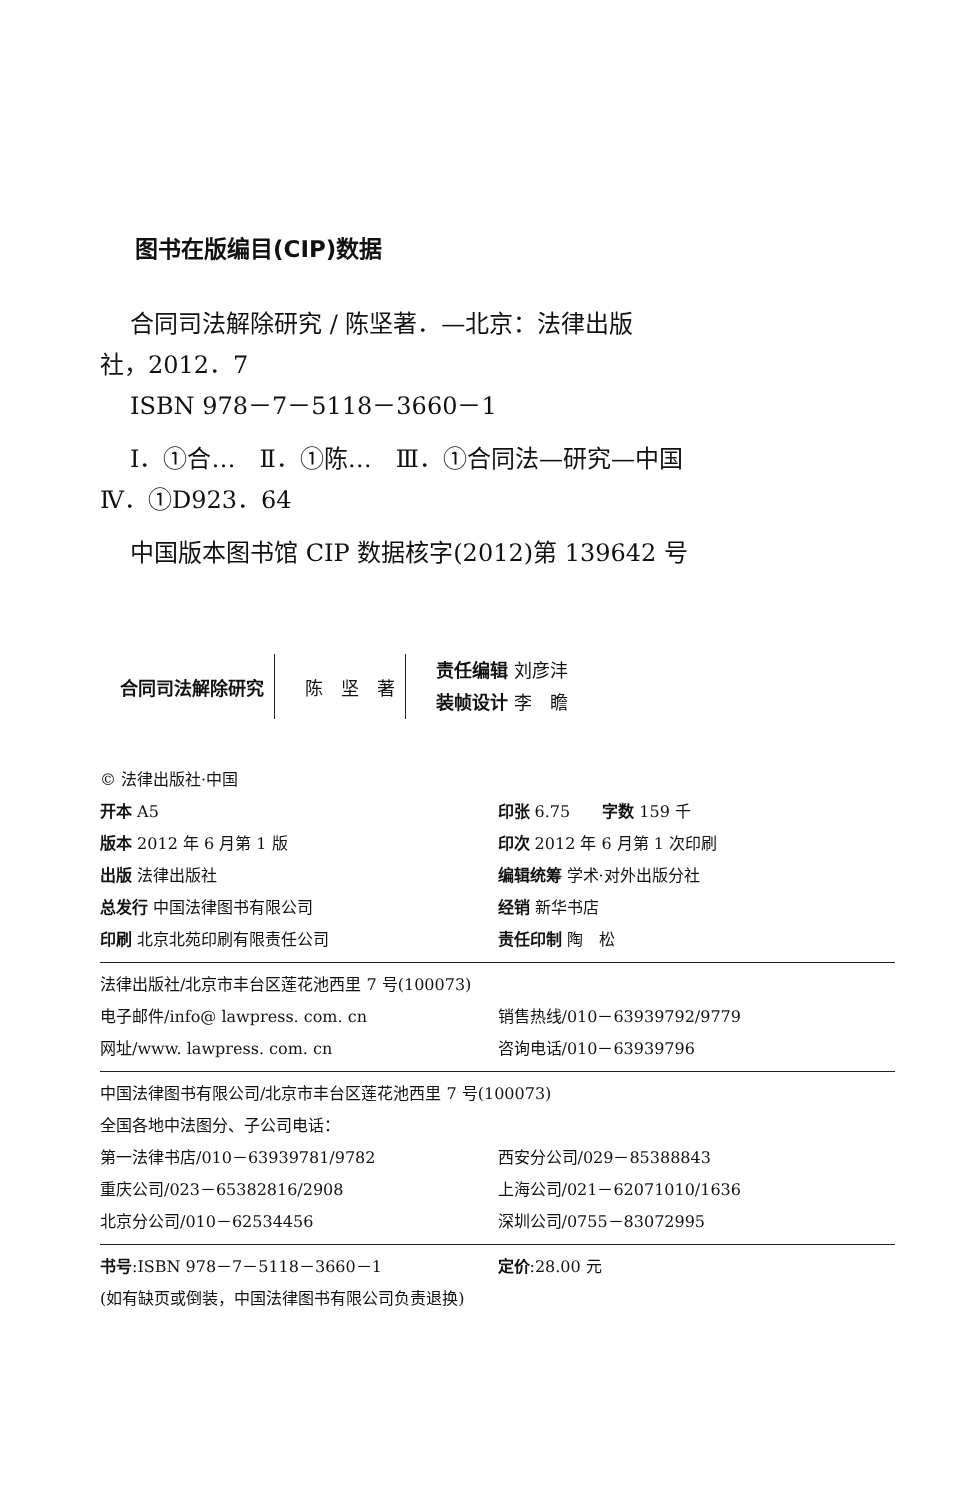图书在版编目(CIP)数据
合同司法解除研究 / 陈坚著．—北京：法律出版
社，2012．7
ISBN 978－7－5118－3660－1
Ⅰ．①合…　Ⅱ．①陈…　Ⅲ．①合同法—研究—中国
Ⅳ．①D923．64
中国版本图书馆 CIP 数据核字(2012)第 139642 号
合同司法解除研究 陈　坚　著
责任编辑 刘彦沣
装帧设计 李　瞻
© 法律出版社·中国
开本 A5
版本 2012 年 6 月第 1 版
出版 法律出版社
总发行 中国法律图书有限公司
印刷 北京北苑印刷有限责任公司
印张 6.75　　字数 159 千
印次 2012 年 6 月第 1 次印刷
编辑统筹 学术·对外出版分社
经销 新华书店
责任印制 陶　松
法律出版社/北京市丰台区莲花池西里 7 号(100073)
电子邮件/info@ lawpress. com. cn
网址/www. lawpress. com. cn
销售热线/010－63939792/9779
咨询电话/010－63939796
中国法律图书有限公司/北京市丰台区莲花池西里 7 号(100073)
全国各地中法图分、子公司电话：
第一法律书店/010－63939781/9782
重庆公司/023－65382816/2908
北京分公司/010－62534456
西安分公司/029－85388843
上海公司/021－62071010/1636
深圳公司/0755－83072995
书号:ISBN 978－7－5118－3660－1 定价:28.00 元
(如有缺页或倒装，中国法律图书有限公司负责退换)